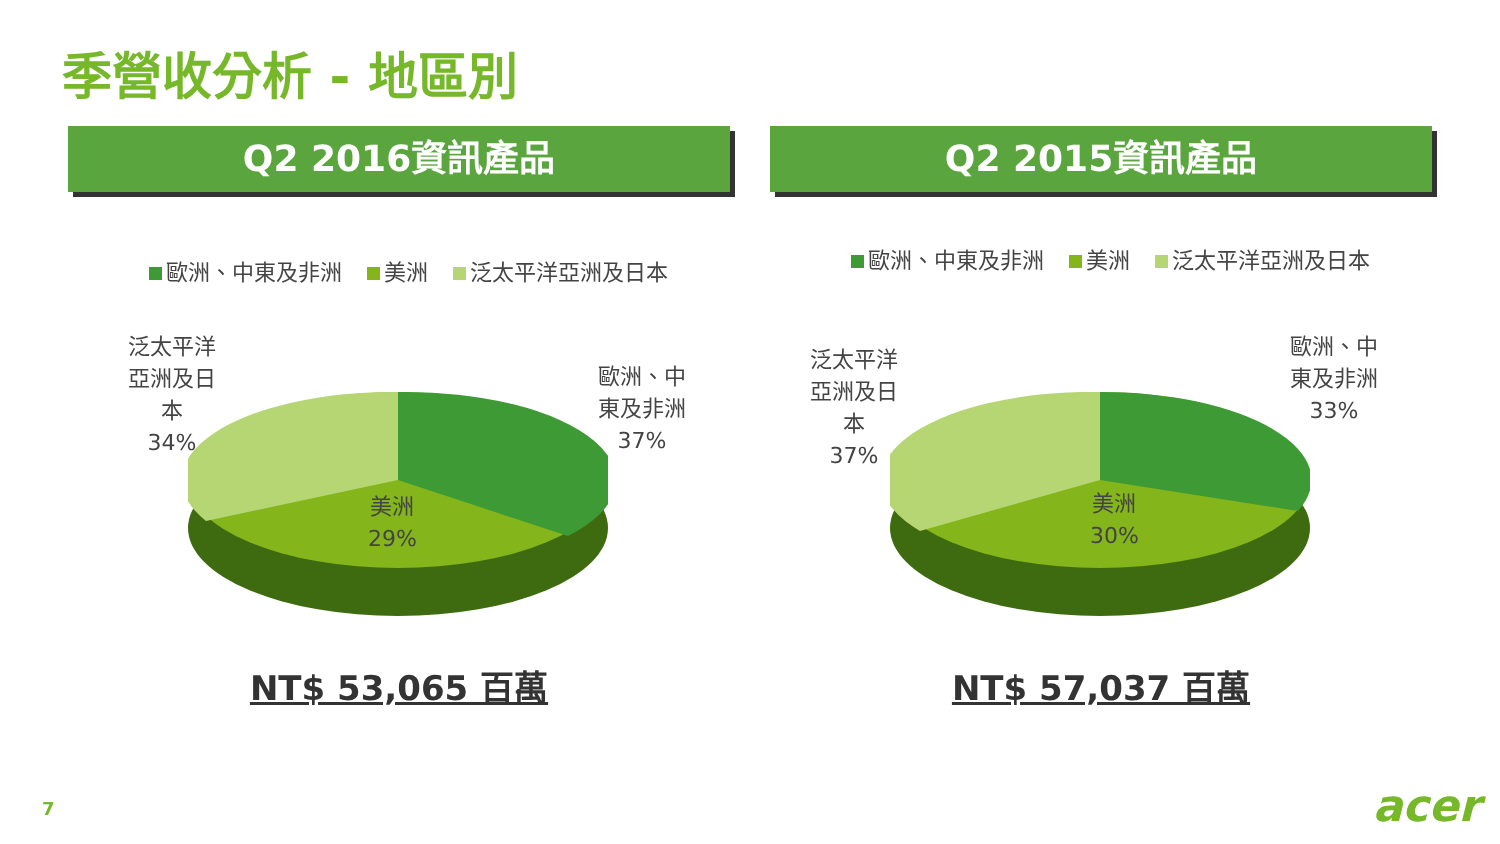季營收分析 - 地區別
Q2 2016資訊產品
歐洲、中東及非洲 美洲 泛太平洋亞洲及日本
泛太平洋
亞洲及日
本
34%
歐洲、中
東及非洲
37%
美洲
29%
NT$ 53,065 百萬
Q2 2015資訊產品
歐洲、中東及非洲 美洲 泛太平洋亞洲及日本
泛太平洋
亞洲及日
本
37%
歐洲、中
東及非洲
33%
美洲
30%
NT$ 57,037 百萬
7 acer